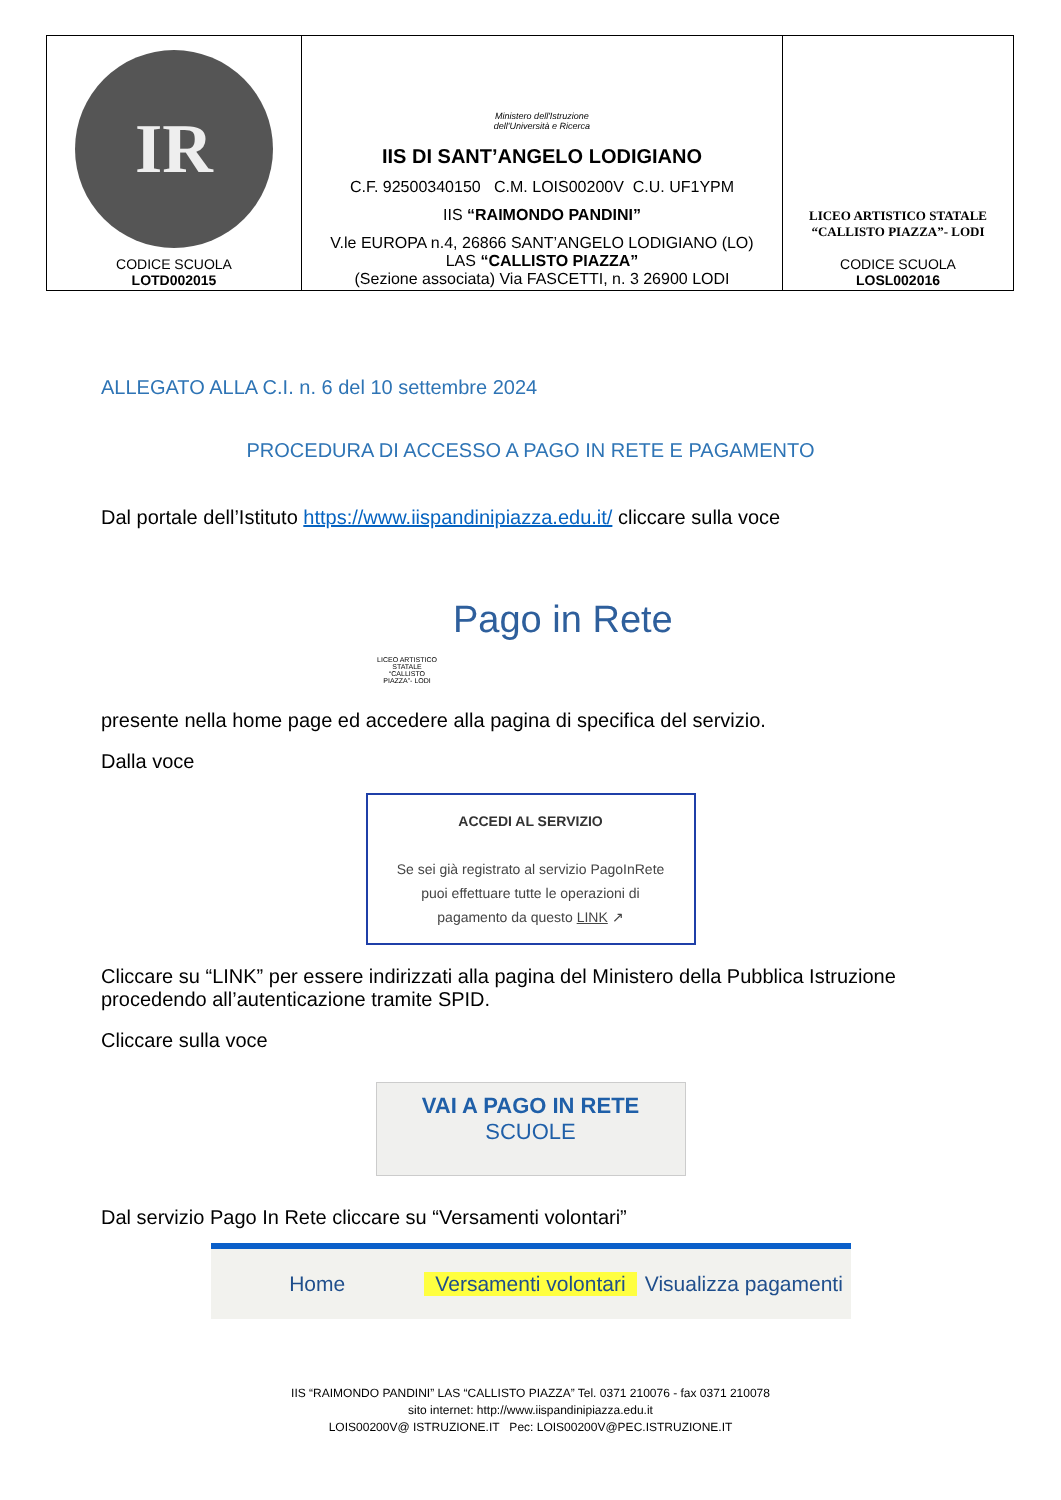| IR CODICE SCUOLA LOTD002015 | Ministero dell'Istruzione dell'Università e Ricerca IIS DI SANT’ANGELO LODIGIANO C.F. 92500340150 C.M. LOIS00200V C.U. UF1YPM IIS “RAIMONDO PANDINI” V.le EUROPA n.4, 26866 SANT’ANGELO LODIGIANO (LO) LAS “CALLISTO PIAZZA” (Sezione associata) Via FASCETTI, n. 3 26900 LODI | LICEO ARTISTICO STATALE “CALLISTO PIAZZA”- LODI CODICE SCUOLA LOSL002016 |
ALLEGATO ALLA C.I. n. 6 del 10 settembre 2024
PROCEDURA DI ACCESSO A PAGO IN RETE E PAGAMENTO
Dal portale dell’Istituto https://www.iispandinipiazza.edu.it/ cliccare sulla voce
LICEO ARTISTICO STATALE “CALLISTO PIAZZA”- LODI
Pago in Rete
presente nella home page ed accedere alla pagina di specifica del servizio.
Dalla voce
ACCEDI AL SERVIZIO
Se sei già registrato al servizio PagoInRete
puoi effettuare tutte le operazioni di
pagamento da questo LINK ↗
Cliccare su “LINK” per essere indirizzati alla pagina del Ministero della Pubblica Istruzione procedendo all’autenticazione tramite SPID.
Cliccare sulla voce
VAI A PAGO IN RETE
SCUOLE
Dal servizio Pago In Rete cliccare su “Versamenti volontari”
Home Versamenti volontari Visualizza pagamenti
IIS “RAIMONDO PANDINI” LAS “CALLISTO PIAZZA” Tel. 0371 210076 - fax 0371 210078
sito internet: http://www.iispandinipiazza.edu.it
LOIS00200V@ ISTRUZIONE.IT Pec: LOIS00200V@PEC.ISTRUZIONE.IT